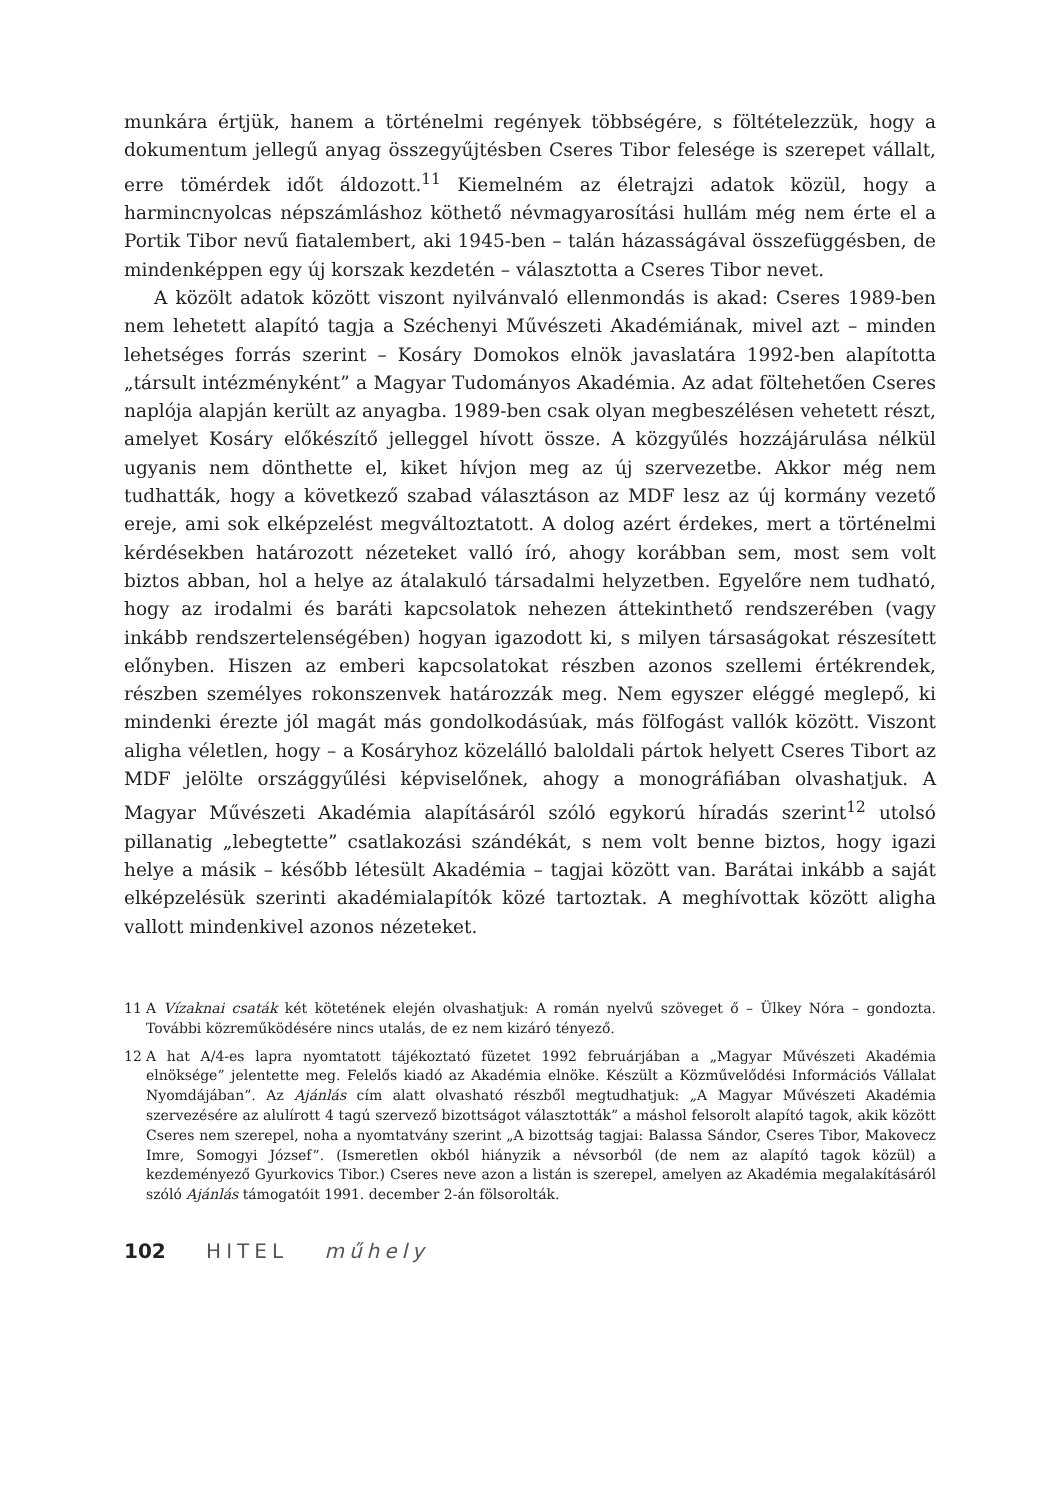munkára értjük, hanem a történelmi regények többségére, s föltételezzük, hogy a dokumentum jellegű anyag összegyűjtésben Cseres Tibor felesége is szerepet vállalt, erre tömérdek időt áldozott.<sup>11</sup> Kiemelném az életrajzi adatok közül, hogy a harmincnyolcas népszámláshoz köthető névmagyarosítási hullám még nem érte el a Portik Tibor nevű fiatalembert, aki 1945-ben – talán házasságával összefüggésben, de mindenképpen egy új korszak kezdetén – választotta a Cseres Tibor nevet.
A közölt adatok között viszont nyilvánvaló ellenmondás is akad: Cseres 1989-ben nem lehetett alapító tagja a Széchenyi Művészeti Akadémiának, mivel azt – minden lehetséges forrás szerint – Kosáry Domokos elnök javaslatára 1992-ben alapította „társult intézményként” a Magyar Tudományos Akadémia. Az adat föltehetően Cseres naplója alapján került az anyagba. 1989-ben csak olyan megbeszélésen vehetett részt, amelyet Kosáry előkészítő jelleggel hívott össze. A közgyűlés hozzájárulása nélkül ugyanis nem dönthette el, kiket hívjon meg az új szervezetbe. Akkor még nem tudhatták, hogy a következő szabad választáson az MDF lesz az új kormány vezető ereje, ami sok elképzelést megváltoztatott. A dolog azért érdekes, mert a történelmi kérdésekben határozott nézeteket valló író, ahogy korábban sem, most sem volt biztos abban, hol a helye az átalakuló társadalmi helyzetben. Egyelőre nem tudható, hogy az irodalmi és baráti kapcsolatok nehezen áttekinthető rendszerében (vagy inkább rendszertelenségében) hogyan igazodott ki, s milyen társaságokat részesített előnyben. Hiszen az emberi kapcsolatokat részben azonos szellemi értékrendek, részben személyes rokonszenvek határozzák meg. Nem egyszer eléggé meglepő, ki mindenki érezte jól magát más gondolkodásúak, más fölfogást vallók között. Viszont aligha véletlen, hogy – a Kosáryhoz közelálló baloldali pártok helyett Cseres Tibort az MDF jelölte országgyűlési képviselőnek, ahogy a monográfiában olvashatjuk. A Magyar Művészeti Akadémia alapításáról szóló egykorú híradás szerint<sup>12</sup> utolsó pillanatig „lebegtette” csatlakozási szándékát, s nem volt benne biztos, hogy igazi helye a másik – később létesült Akadémia – tagjai között van. Barátai inkább a saját elképzelésük szerinti akadémialapítók közé tartoztak. A meghívottak között aligha vallott mindenkivel azonos nézeteket.
11 A Vízaknai csaták két kötetének elején olvashatjuk: A román nyelvű szöveget ő – Ülkey Nóra – gondozta. További közreműködésére nincs utalás, de ez nem kizáró tényező.
12 A hat A/4-es lapra nyomtatott tájékoztató füzetet 1992 februárjában a „Magyar Művészeti Akadémia elnöksége” jelentette meg. Felelős kiadó az Akadémia elnöke. Készült a Közművelődési Információs Vállalat Nyomdájában”. Az Ajánlás cím alatt olvasható részből megtudhatjuk: „A Magyar Művészeti Akadémia szervezésére az alulírott 4 tagú szervező bizottságot választották” a máshol felsorolt alapító tagok, akik között Cseres nem szerepel, noha a nyomtatvány szerint „A bizottság tagjai: Balassa Sándor, Cseres Tibor, Makovecz Imre, Somogyi József”. (Ismeretlen okból hiányzik a névsorból (de nem az alapító tagok közül) a kezdeményező Gyurkovics Tibor.) Cseres neve azon a listán is szerepel, amelyen az Akadémia megalakításáról szóló Ajánlás támogatóit 1991. december 2-án fölsorolták.
102 HITEL műhely